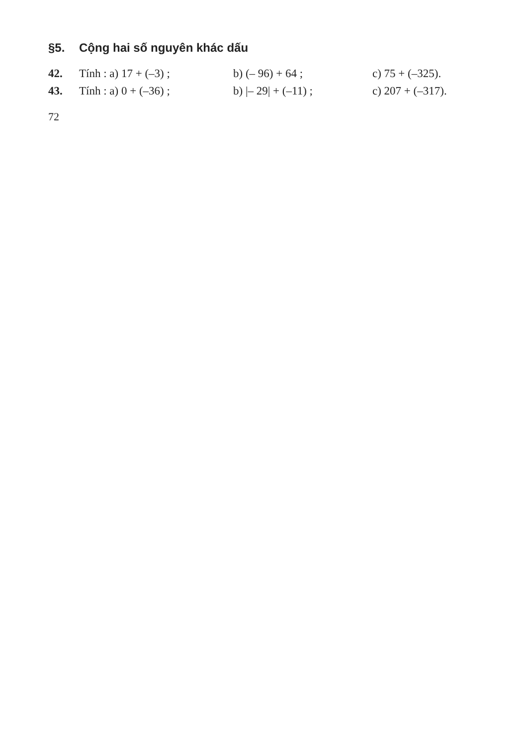§5. Cộng hai số nguyên khác dấu
42. Tính : a) 17 + (–3) ; b) (– 96) + 64 ; c) 75 + (–325).
43. Tính : a) 0 + (–36) ; b) |– 29| + (–11) ; c) 207 + (–317).
72